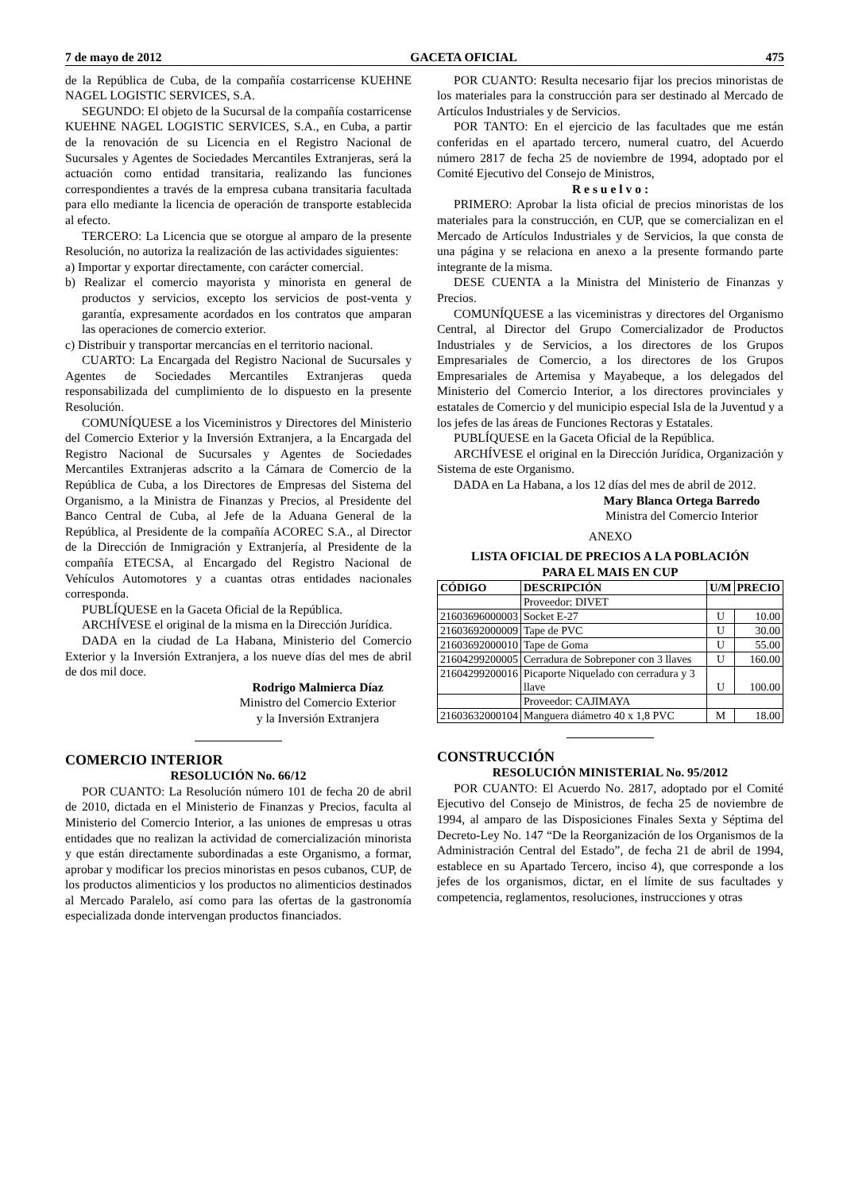7 de mayo de 2012 GACETA OFICIAL 475
de la República de Cuba, de la compañía costarricense KUEHNE NAGEL LOGISTIC SERVICES, S.A.
SEGUNDO: El objeto de la Sucursal de la compañía costarricense KUEHNE NAGEL LOGISTIC SERVICES, S.A., en Cuba, a partir de la renovación de su Licencia en el Registro Nacional de Sucursales y Agentes de Sociedades Mercantiles Extranjeras, será la actuación como entidad transitaria, realizando las funciones correspondientes a través de la empresa cubana transitaria facultada para ello mediante la licencia de operación de transporte establecida al efecto.
TERCERO: La Licencia que se otorgue al amparo de la presente Resolución, no autoriza la realización de las actividades siguientes:
a) Importar y exportar directamente, con carácter comercial.
b) Realizar el comercio mayorista y minorista en general de productos y servicios, excepto los servicios de post-venta y garantía, expresamente acordados en los contratos que amparan las operaciones de comercio exterior.
c) Distribuir y transportar mercancías en el territorio nacional.
CUARTO: La Encargada del Registro Nacional de Sucursales y Agentes de Sociedades Mercantiles Extranjeras queda responsabilizada del cumplimiento de lo dispuesto en la presente Resolución.
COMUNÍQUESE a los Viceministros y Directores del Ministerio del Comercio Exterior y la Inversión Extranjera, a la Encargada del Registro Nacional de Sucursales y Agentes de Sociedades Mercantiles Extranjeras adscrito a la Cámara de Comercio de la República de Cuba, a los Directores de Empresas del Sistema del Organismo, a la Ministra de Finanzas y Precios, al Presidente del Banco Central de Cuba, al Jefe de la Aduana General de la República, al Presidente de la compañía ACOREC S.A., al Director de la Dirección de Inmigración y Extranjería, al Presidente de la compañía ETECSA, al Encargado del Registro Nacional de Vehículos Automotores y a cuantas otras entidades nacionales corresponda.
PUBLÍQUESE en la Gaceta Oficial de la República.
ARCHÍVESE el original de la misma en la Dirección Jurídica.
DADA en la ciudad de La Habana, Ministerio del Comercio Exterior y la Inversión Extranjera, a los nueve días del mes de abril de dos mil doce.
Rodrigo Malmierca Díaz
Ministro del Comercio Exterior
y la Inversión Extranjera
COMERCIO INTERIOR
RESOLUCIÓN No. 66/12
POR CUANTO: La Resolución número 101 de fecha 20 de abril de 2010, dictada en el Ministerio de Finanzas y Precios, faculta al Ministerio del Comercio Interior, a las uniones de empresas u otras entidades que no realizan la actividad de comercialización minorista y que están directamente subordinadas a este Organismo, a formar, aprobar y modificar los precios minoristas en pesos cubanos, CUP, de los productos alimenticios y los productos no alimenticios destinados al Mercado Paralelo, así como para las ofertas de la gastronomía especializada donde intervengan productos financiados.
POR CUANTO: Resulta necesario fijar los precios minoristas de los materiales para la construcción para ser destinado al Mercado de Artículos Industriales y de Servicios.
POR TANTO: En el ejercicio de las facultades que me están conferidas en el apartado tercero, numeral cuatro, del Acuerdo número 2817 de fecha 25 de noviembre de 1994, adoptado por el Comité Ejecutivo del Consejo de Ministros,
R e s u e l v o :
PRIMERO: Aprobar la lista oficial de precios minoristas de los materiales para la construcción, en CUP, que se comercializan en el Mercado de Artículos Industriales y de Servicios, la que consta de una página y se relaciona en anexo a la presente formando parte integrante de la misma.
DESE CUENTA a la Ministra del Ministerio de Finanzas y Precios.
COMUNÍQUESE a las viceministras y directores del Organismo Central, al Director del Grupo Comercializador de Productos Industriales y de Servicios, a los directores de los Grupos Empresariales de Comercio, a los directores de los Grupos Empresariales de Artemisa y Mayabeque, a los delegados del Ministerio del Comercio Interior, a los directores provinciales y estatales de Comercio y del municipio especial Isla de la Juventud y a los jefes de las áreas de Funciones Rectoras y Estatales.
PUBLÍQUESE en la Gaceta Oficial de la República.
ARCHÍVESE el original en la Dirección Jurídica, Organización y Sistema de este Organismo.
DADA en La Habana, a los 12 días del mes de abril de 2012.
Mary Blanca Ortega Barredo
Ministra del Comercio Interior
ANEXO
LISTA OFICIAL DE PRECIOS A LA POBLACIÓN
PARA EL MAIS EN CUP
| CÓDIGO | DESCRIPCIÓN | U/M | PRECIO |
| --- | --- | --- | --- |
| | Proveedor: DIVET | | |
| 21603696000003 | Socket E-27 | U | 10.00 |
| 21603692000009 | Tape de PVC | U | 30.00 |
| 21603692000010 | Tape de Goma | U | 55.00 |
| 21604299200005 | Cerradura de Sobreponer con 3 llaves | U | 160.00 |
| 21604299200016 | Picaporte Niquelado con cerradura y 3 llave | U | 100.00 |
| | Proveedor: CAJIMAYA | | |
| 21603632000104 | Manguera diámetro 40 x 1,8 PVC | M | 18.00 |
CONSTRUCCIÓN
RESOLUCIÓN MINISTERIAL No. 95/2012
POR CUANTO: El Acuerdo No. 2817, adoptado por el Comité Ejecutivo del Consejo de Ministros, de fecha 25 de noviembre de 1994, al amparo de las Disposiciones Finales Sexta y Séptima del Decreto-Ley No. 147 “De la Reorganización de los Organismos de la Administración Central del Estado”, de fecha 21 de abril de 1994, establece en su Apartado Tercero, inciso 4), que corresponde a los jefes de los organismos, dictar, en el límite de sus facultades y competencia, reglamentos, resoluciones, instrucciones y otras